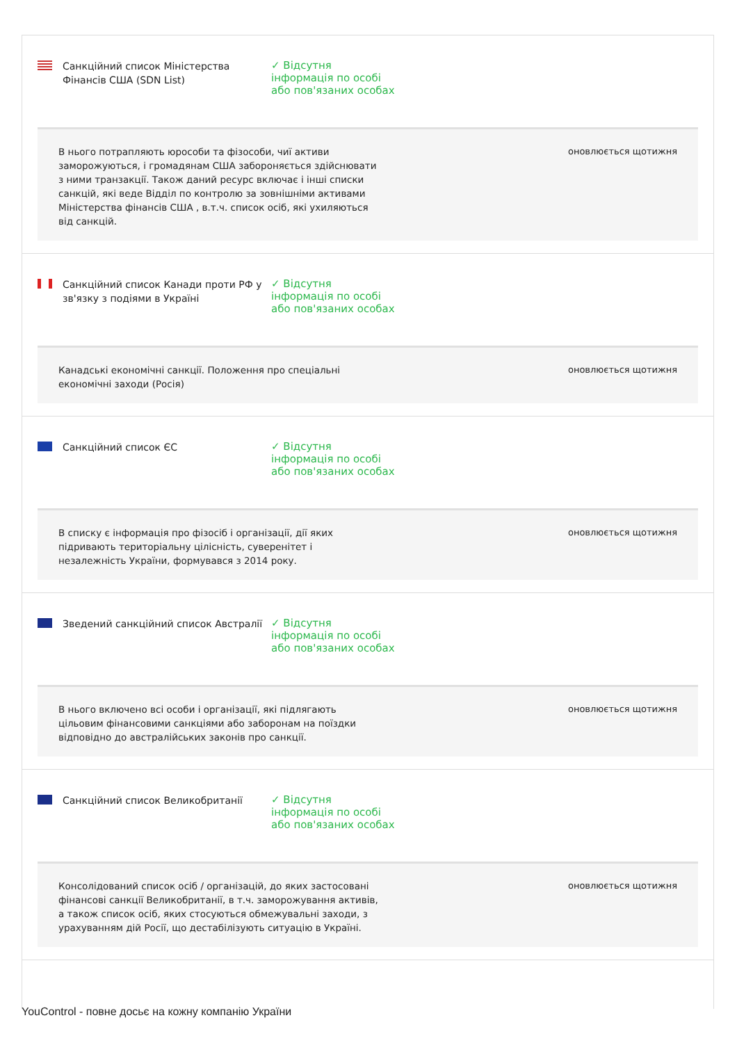Санкційний список Міністерства Фінансів США (SDN List)
✓ Відсутня інформація по особі або пов'язаних особах
В нього потрапляють юрособи та фізособи, чиї активи заморожуються, і громадянам США забороняється здійснювати з ними транзакції. Також даний ресурс включає і інші списки санкцій, які веде Відділ по контролю за зовнішніми активами Міністерства фінансів США , в.т.ч. список осіб, які ухиляються від санкцій.
оновлюється щотижня
Санкційний список Канади проти РФ у зв'язку з подіями в Україні
✓ Відсутня інформація по особі або пов'язаних особах
Канадські економічні санкції. Положення про спеціальні економічні заходи (Росія)
оновлюється щотижня
Санкційний список ЄС
✓ Відсутня інформація по особі або пов'язаних особах
В списку є інформація про фізосіб і організації, дії яких підривають територіальну цілісність, суверенітет і незалежність України, формувався з 2014 року.
оновлюється щотижня
Зведений санкційний список Австралії
✓ Відсутня інформація по особі або пов'язаних особах
В нього включено всі особи і організації, які підлягають цільовим фінансовими санкціями або заборонам на поїздки відповідно до австралійських законів про санкції.
оновлюється щотижня
Санкційний список Великобританії
✓ Відсутня інформація по особі або пов'язаних особах
Консолідований список осіб / організацій, до яких застосовані фінансові санкції Великобританії, в т.ч. заморожування активів, а також список осіб, яких стосуються обмежувальні заходи, з урахуванням дій Росії, що дестабілізують ситуацію в Україні.
оновлюється щотижня
YouControl - повне досьє на кожну компанію України